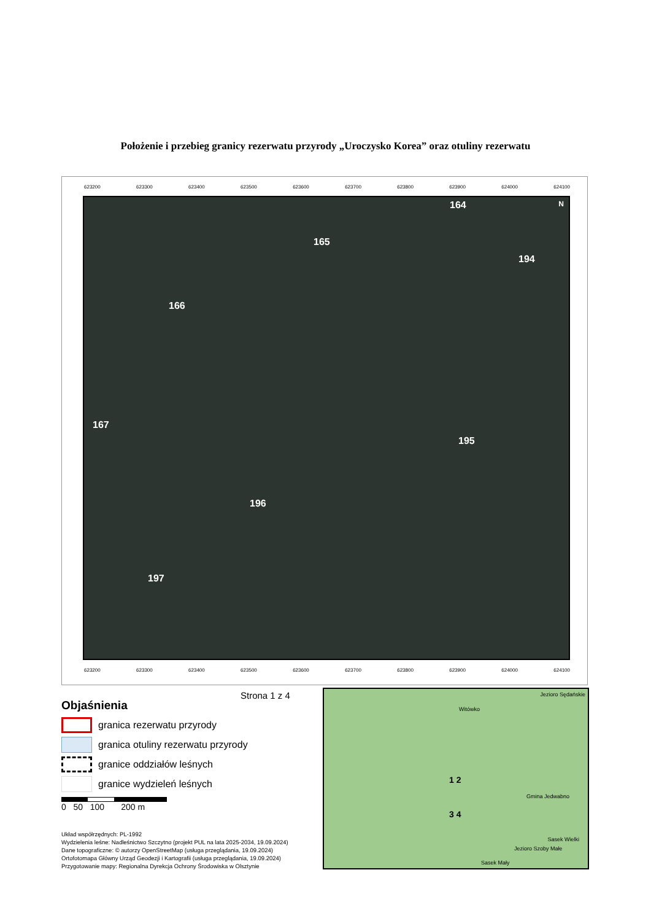Położenie i przebieg granicy rezerwatu przyrody „Uroczysko Korea” oraz otuliny rezerwatu
623200 623300 623400 623500 623600 623700 623800 623900 624000 624100
164
165
194
166
167
195
196
197
N
623200 623300 623400 623500 623600 623700 623800 623900 624000 624100
Strona 1 z 4
Objaśnienia
granica rezerwatu przyrody
granica otuliny rezerwatu przyrody
granice oddziałów leśnych
granice wydzieleń leśnych
0 50 100 200 m
Układ współrzędnych: PL-1992
Wydzielenia leśne: Nadleśnictwo Szczytno (projekt PUL na lata 2025-2034, 19.09.2024)
Dane topograficzne: © autorzy OpenStreetMap (usługa przeglądania, 19.09.2024)
Ortofotomapa Główny Urząd Geodezji i Kartografii (usługa przeglądania, 19.09.2024)
Przygotowanie mapy: Regionalna Dyrekcja Ochrony Środowiska w Olsztynie
Witówko
Jezioro Sędańskie
1 2
3 4
Gmina Jedwabno
Sasek Wielki
Jezioro Szoby Małe
Sasek Mały